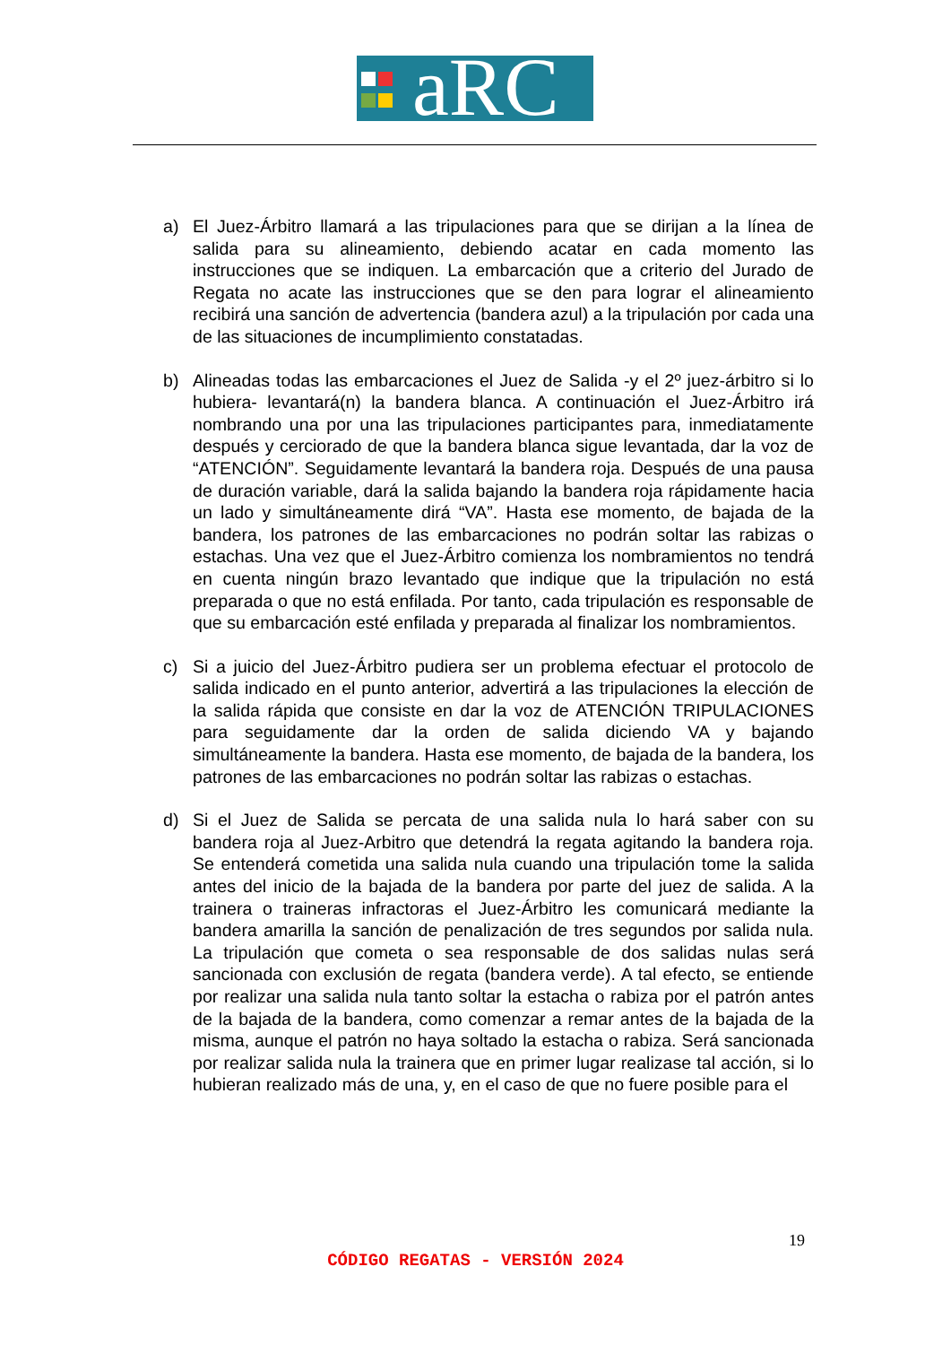aRC
a) El Juez-Árbitro llamará a las tripulaciones para que se dirijan a la línea de salida para su alineamiento, debiendo acatar en cada momento las instrucciones que se indiquen. La embarcación que a criterio del Jurado de Regata no acate las instrucciones que se den para lograr el alineamiento recibirá una sanción de advertencia (bandera azul) a la tripulación por cada una de las situaciones de incumplimiento constatadas.
b) Alineadas todas las embarcaciones el Juez de Salida -y el 2º juez-árbitro si lo hubiera- levantará(n) la bandera blanca. A continuación el Juez-Árbitro irá nombrando una por una las tripulaciones participantes para, inmediatamente después y cerciorado de que la bandera blanca sigue levantada, dar la voz de “ATENCIÓN”. Seguidamente levantará la bandera roja. Después de una pausa de duración variable, dará la salida bajando la bandera roja rápidamente hacia un lado y simultáneamente dirá “VA”. Hasta ese momento, de bajada de la bandera, los patrones de las embarcaciones no podrán soltar las rabizas o estachas. Una vez que el Juez-Árbitro comienza los nombramientos no tendrá en cuenta ningún brazo levantado que indique que la tripulación no está preparada o que no está enfilada. Por tanto, cada tripulación es responsable de que su embarcación esté enfilada y preparada al finalizar los nombramientos.
c) Si a juicio del Juez-Árbitro pudiera ser un problema efectuar el protocolo de salida indicado en el punto anterior, advertirá a las tripulaciones la elección de la salida rápida que consiste en dar la voz de ATENCIÓN TRIPULACIONES para seguidamente dar la orden de salida diciendo VA y bajando simultáneamente la bandera. Hasta ese momento, de bajada de la bandera, los patrones de las embarcaciones no podrán soltar las rabizas o estachas.
d) Si el Juez de Salida se percata de una salida nula lo hará saber con su bandera roja al Juez-Arbitro que detendrá la regata agitando la bandera roja. Se entenderá cometida una salida nula cuando una tripulación tome la salida antes del inicio de la bajada de la bandera por parte del juez de salida. A la trainera o traineras infractoras el Juez-Árbitro les comunicará mediante la bandera amarilla la sanción de penalización de tres segundos por salida nula. La tripulación que cometa o sea responsable de dos salidas nulas será sancionada con exclusión de regata (bandera verde). A tal efecto, se entiende por realizar una salida nula tanto soltar la estacha o rabiza por el patrón antes de la bajada de la bandera, como comenzar a remar antes de la bajada de la misma, aunque el patrón no haya soltado la estacha o rabiza. Será sancionada por realizar salida nula la trainera que en primer lugar realizase tal acción, si lo hubieran realizado más de una, y, en el caso de que no fuere posible para el
19
CÓDIGO REGATAS - VERSIÓN 2024